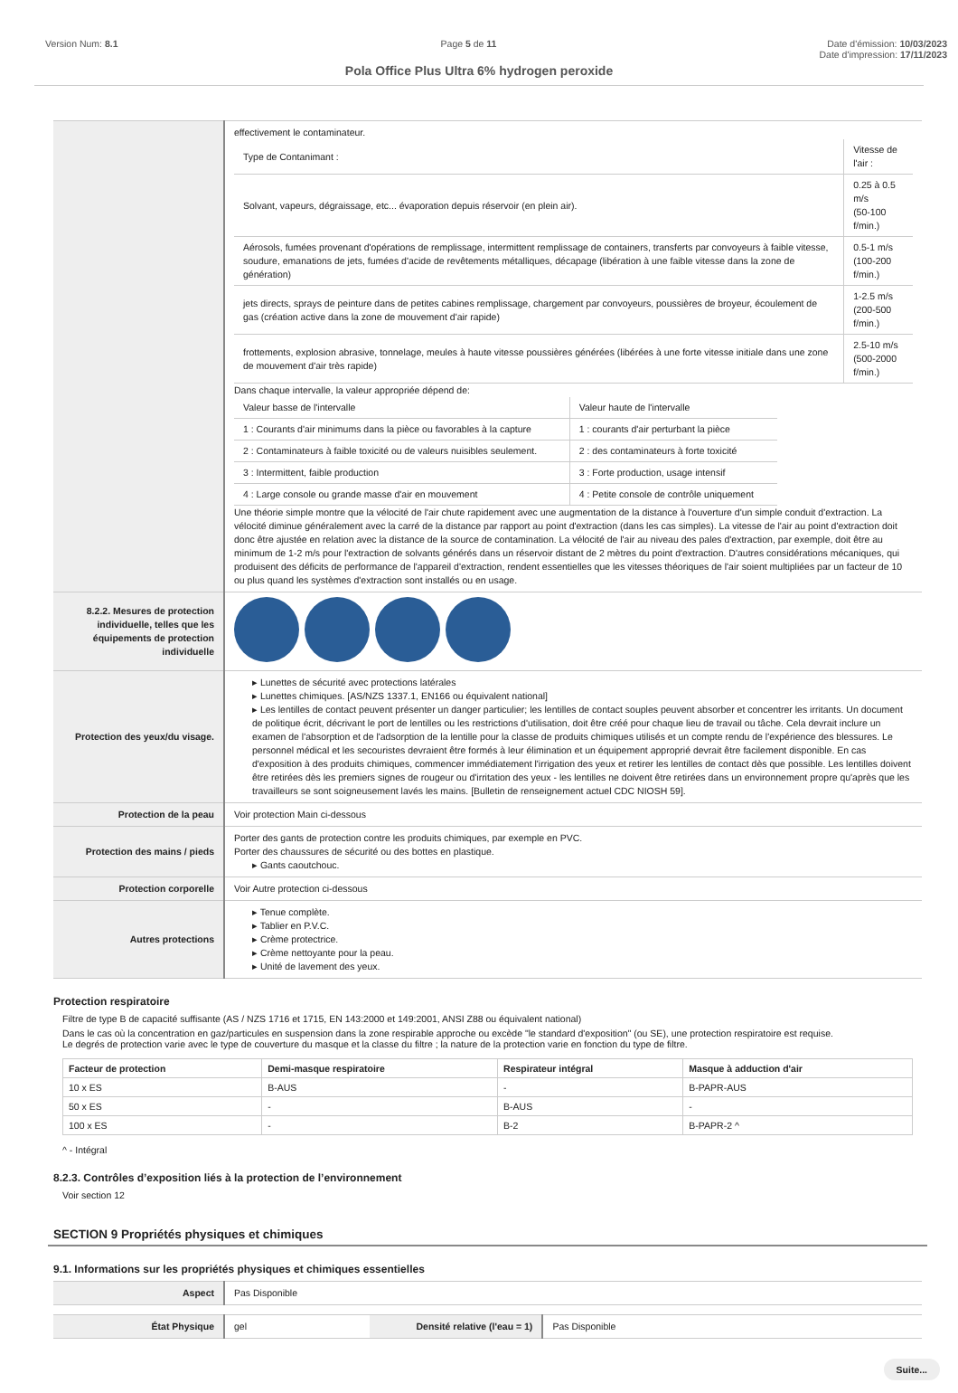Version Num: 8.1 Page 5 de 11 Date d'émission: 10/03/2023
Date d'impression: 17/11/2023
Pola Office Plus Ultra 6% hydrogen peroxide
| | effectivement le contaminateur. / Type de Contanimant : / Vitesse de l'air : / / Solvant, vapeurs, dégraissage, etc... évaporation depuis réservoir (en plein air). / 0.25 à 0.5 m/s (50-100 f/min.) / / Aérosols, fumées provenant d'opérations de remplissage, intermittent remplissage de containers, transferts par convoyeurs à faible vitesse, soudure, emanations de jets, fumées d'acide de revêtements métalliques, décapage (libération à une faible vitesse dans la zone de génération) / 0.5-1 m/s (100-200 f/min.) / / jets directs, sprays de peinture dans de petites cabines remplissage, chargement par convoyeurs, poussières de broyeur, écoulement de gas (création active dans la zone de mouvement d'air rapide) / 1-2.5 m/s (200-500 f/min.) / / frottements, explosion abrasive, tonnelage, meules à haute vitesse poussières générées (libérées à une forte vitesse initiale dans une zone de mouvement d'air très rapide) / 2.5-10 m/s (500-2000 f/min.) / Dans chaque intervalle, la valeur appropriée dépend de: / Valeur basse de l'intervalle / Valeur haute de l'intervalle / / 1 : Courants d'air minimums dans la pièce ou favorables à la capture / 1 : courants d'air perturbant la pièce / / 2 : Contaminateurs à faible toxicité ou de valeurs nuisibles seulement. / 2 : des contaminateurs à forte toxicité / / 3 : Intermittent, faible production / 3 : Forte production, usage intensif / / 4 : Large console ou grande masse d'air en mouvement / 4 : Petite console de contrôle uniquement / Une théorie simple montre que la vélocité de l'air chute rapidement avec une augmentation de la distance à l'ouverture d'un simple conduit d'extraction. La vélocité diminue généralement avec la carré de la distance par rapport au point d'extraction (dans les cas simples). La vitesse de l'air au point d'extraction doit donc être ajustée en relation avec la distance de la source de contamination. La vélocité de l'air au niveau des pales d'extraction, par exemple, doit être au minimum de 1-2 m/s pour l'extraction de solvants générés dans un réservoir distant de 2 mètres du point d'extraction. D'autres considérations mécaniques, qui produisent des déficits de performance de l'appareil d'extraction, rendent essentielles que les vitesses théoriques de l'air soient multipliées par un facteur de 10 ou plus quand les systèmes d'extraction sont installés ou en usage. |
| 8.2.2. Mesures de protection individuelle, telles que les équipements de protection individuelle | |
| Protection des yeux/du visage. | ▸ Lunettes de sécurité avec protections latérales ▸ Lunettes chimiques. [AS/NZS 1337.1, EN166 ou équivalent national] ▸ Les lentilles de contact peuvent présenter un danger particulier; les lentilles de contact souples peuvent absorber et concentrer les irritants. Un document de politique écrit, décrivant le port de lentilles ou les restrictions d'utilisation, doit être créé pour chaque lieu de travail ou tâche. Cela devrait inclure un examen de l'absorption et de l'adsorption de la lentille pour la classe de produits chimiques utilisés et un compte rendu de l'expérience des blessures. Le personnel médical et les secouristes devraient être formés à leur élimination et un équipement approprié devrait être facilement disponible. En cas d'exposition à des produits chimiques, commencer immédiatement l'irrigation des yeux et retirer les lentilles de contact dès que possible. Les lentilles doivent être retirées dès les premiers signes de rougeur ou d'irritation des yeux - les lentilles ne doivent être retirées dans un environnement propre qu'après que les travailleurs se sont soigneusement lavés les mains. [Bulletin de renseignement actuel CDC NIOSH 59]. |
| Protection de la peau | Voir protection Main ci-dessous |
| Protection des mains / pieds | Porter des gants de protection contre les produits chimiques, par exemple en PVC. Porter des chaussures de sécurité ou des bottes en plastique. ▸ Gants caoutchouc. |
| Protection corporelle | Voir Autre protection ci-dessous |
| Autres protections | ▸ Tenue complète. ▸ Tablier en P.V.C. ▸ Crème protectrice. ▸ Crème nettoyante pour la peau. ▸ Unité de lavement des yeux. |
Protection respiratoire
Filtre de type B de capacité suffisante (AS / NZS 1716 et 1715, EN 143:2000 et 149:2001, ANSI Z88 ou équivalent national)
Dans le cas où la concentration en gaz/particules en suspension dans la zone respirable approche ou excède "le standard d'exposition" (ou SE), une protection respiratoire est requise.
Le degrés de protection varie avec le type de couverture du masque et la classe du filtre ; la nature de la protection varie en fonction du type de filtre.
| Facteur de protection | Demi-masque respiratoire | Respirateur intégral | Masque à adduction d'air |
| --- | --- | --- | --- |
| 10 x ES | B-AUS | - | B-PAPR-AUS |
| 50 x ES | - | B-AUS | - |
| 100 x ES | - | B-2 | B-PAPR-2 ^ |
^ - Intégral
8.2.3. Contrôles d’exposition liés à la protection de l’environnement
Voir section 12
SECTION 9 Propriétés physiques et chimiques
9.1. Informations sur les propriétés physiques et chimiques essentielles
| Aspect | Pas Disponible |
| État Physique | gel | Densité relative (l'eau = 1) | Pas Disponible |
Suite...